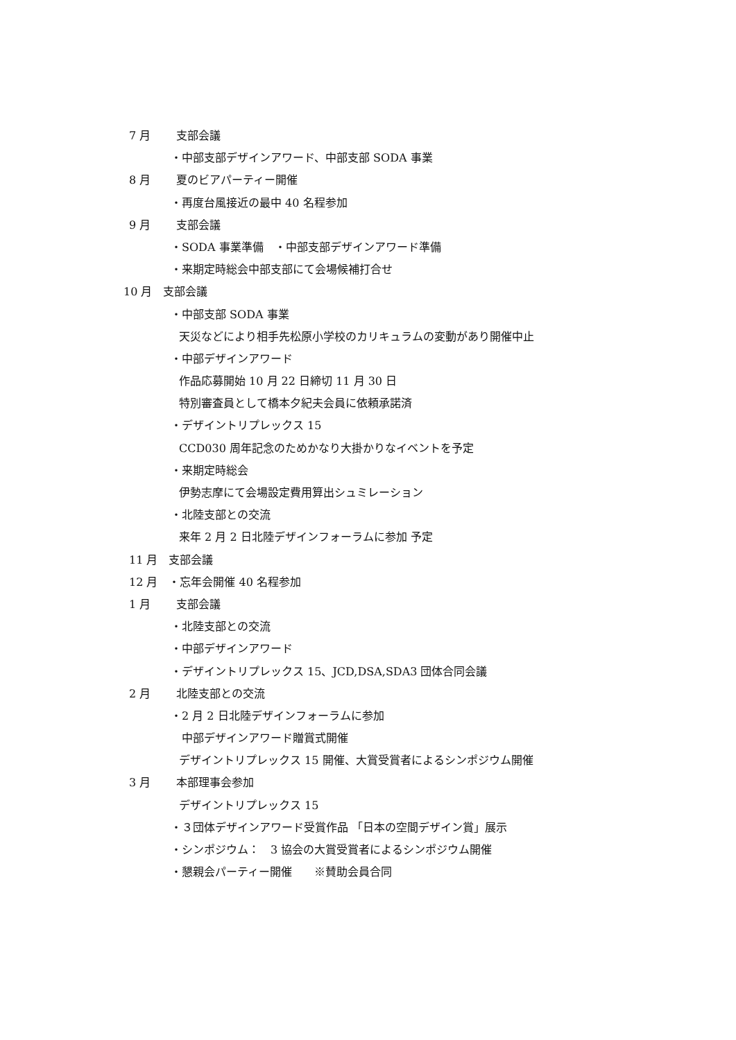7 月　　 支部会議
・中部支部デザインアワード、中部支部 SODA 事業
8 月　　 夏のビアパーティー開催
・再度台風接近の最中 40 名程参加
9 月　　 支部会議
・SODA 事業準備　・中部支部デザインアワード準備
・来期定時総会中部支部にて会場候補打合せ
10 月　支部会議
・中部支部 SODA 事業
天災などにより相手先松原小学校のカリキュラムの変動があり開催中止
・中部デザインアワード
作品応募開始 10 月 22 日締切 11 月 30 日
特別審査員として橋本夕紀夫会員に依頼承諾済
・デザイントリプレックス 15
CCD030 周年記念のためかなり大掛かりなイベントを予定
・来期定時総会
伊勢志摩にて会場設定費用算出シュミレーション
・北陸支部との交流
来年 2 月 2 日北陸デザインフォーラムに参加 予定
11 月　支部会議
12 月　・忘年会開催 40 名程参加
1 月　　 支部会議
・北陸支部との交流
・中部デザインアワード
・デザイントリプレックス 15、JCD,DSA,SDA3 団体合同会議
2 月　　 北陸支部との交流
・2 月 2 日北陸デザインフォーラムに参加
中部デザインアワード贈賞式開催
デザイントリプレックス 15 開催、大賞受賞者によるシンポジウム開催
3 月　　 本部理事会参加
デザイントリプレックス 15
・３団体デザインアワード受賞作品 「日本の空間デザイン賞」展示
・シンポジウム：　3 協会の大賞受賞者によるシンポジウム開催
・懇親会パーティー開催　　※賛助会員合同